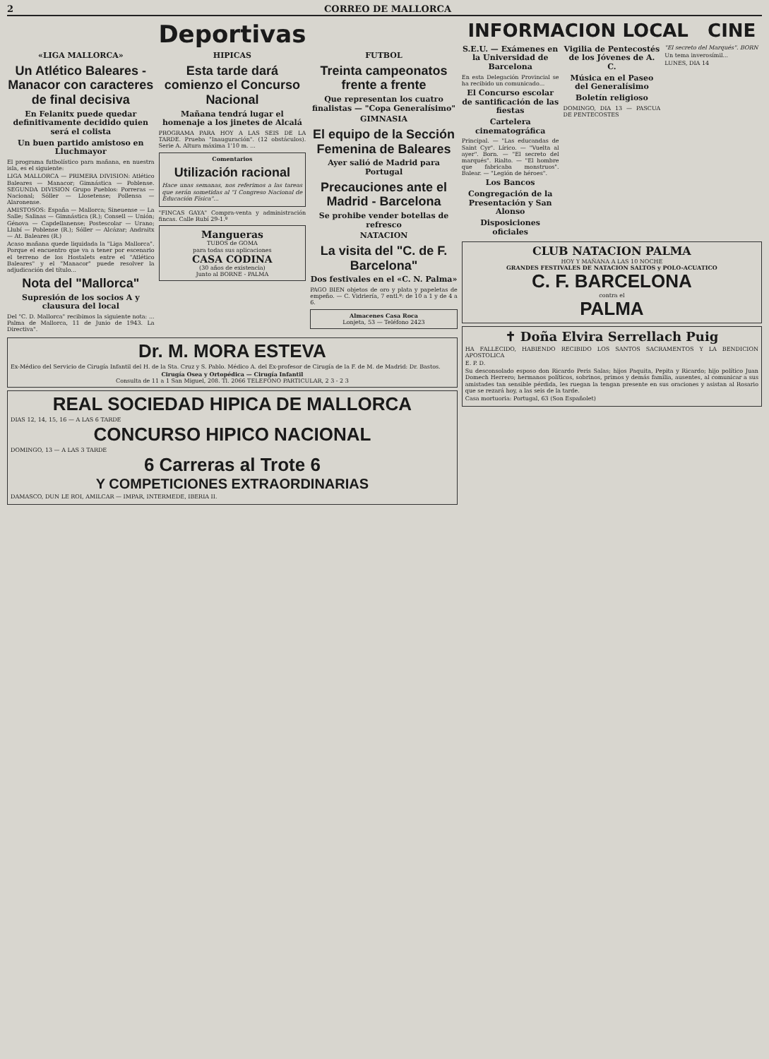2 CORREO DE MALLORCA
Deportivas
«LIGA MALLORCA»
Un Atlético Baleares - Manacor con caracteres de final decisiva
En Felanitx puede quedar definitivamente decidido quien será el colista
Un buen partido amistoso en Lluchmayor
El programa futbolístico para mañana, en nuestra isla, es el siguiente:
LIGA MALLORCA — PRIMERA DIVISION: Atlético Baleares — Manacor; Gimnástica — Poblense. SEGUNDA DIVISION Grupo Pueblos: Porreras — Nacional; Sóller — Llosetense; Pollensa — Alaronense.
AMISTOSOS: España — Mallorca; Sineuense — La Salle; Salinas — Gimnástica (R.); Consell — Unión; Génova — Capdellanense; Postescolar — Urano; Llubí — Poblense (R.); Sóller — Alcázar; Andraitx — At. Baleares (R.)
Acaso mañana quede liquidada la "Liga Mallorca". Porque el encuentro que va a tener por escenario el terreno de los Hostalets entre el "Atlético Baleares" y el "Manacor" puede resolver la adjudicación del título...
Nota del "Mallorca"
Supresión de los socios A y clausura del local
Del "C. D. Mallorca" recibimos la siguiente nota: ... Palma de Mallorca, 11 de Junio de 1943. La Directiva".
HIPICAS
Esta tarde dará comienzo el Concurso Nacional
Mañana tendrá lugar el homenaje a los jinetes de Alcalá
PROGRAMA PARA HOY A LAS SEIS DE LA TARDE. Prueba "Inauguración". (12 obstáculos). Serie A. Altura máxima 1'10 m. ...
Comentarios
Utilización racional
Hace unas semanas, nos referimos a las tareas que serán sometidas al "I Congreso Nacional de Educación Física"...
"FINCAS GAYA" Compra-venta y administración fincas. Calle Rubí 29-1.º
Mangueras
TUBOS de GOMA
para todas sus aplicaciones
CASA CODINA
(30 años de existencia)
Junto al BORNE - PALMA
FUTBOL
Treinta campeonatos frente a frente
Que representan los cuatro finalistas — "Copa Generalísimo"
GIMNASIA
El equipo de la Sección Femenina de Baleares
Ayer salió de Madrid para Portugal
Precauciones ante el Madrid - Barcelona
Se prohibe vender botellas de refresco
NATACION
La visita del "C. de F. Barcelona"
Dos festivales en el «C. N. Palma»
PAGO BIEN objetos de oro y plata y papeletas de empeño. — C. Vidriería, 7 entl.º: de 10 a 1 y de 4 a 6.
Almacenes Casa Roca
Lonjeta, 53 — Teléfono 2423
Dr. M. MORA ESTEVA
Ex-Médico del Servicio de Cirugía Infantil del H. de la Sta. Cruz y S. Pablo. Médico A. del Ex-profesor de Cirugía de la F. de M. de Madrid: Dr. Bastos.
Cirugía Osea y Ortopédica — Cirugía Infantil
Consulta de 11 a 1 San Miguel, 208. Tl. 2066 TELEFONO PARTICULAR, 2 3 - 2 3
REAL SOCIEDAD HIPICA DE MALLORCA
DIAS 12, 14, 15, 16 — A LAS 6 TARDE
CONCURSO HIPICO NACIONAL
DOMINGO, 13 — A LAS 3 TARDE
6 Carreras al Trote 6
Y COMPETICIONES EXTRAORDINARIAS
DAMASCO, DUN LE ROI, AMILCAR — IMPAR, INTERMEDE, IBERIA II.
INFORMACION LOCAL CINE
S.E.U. — Exámenes en la Universidad de Barcelona
En esta Delegación Provincial se ha recibido un comunicado...
El Concurso escolar de santificación de las fiestas
Cartelera cinematográfica
Principal. — "Las educandas de Saint Cyr". Lírico. — "Vuelta al ayer". Born. — "El secreto del marqués". Rialto. — "El hombre que fabricaba monstruos". Balear. — "Legión de héroes".
Los Bancos
Congregación de la Presentación y San Alonso
Disposiciones oficiales
Vigilia de Pentecostés de los Jóvenes de A. C.
Música en el Paseo del Generalísimo
Boletín religioso
DOMINGO, DIA 13 — PASCUA DE PENTECOSTES
"El secreto del Marqués". BORN
Un tema inverosímil...
LUNES, DIA 14
CLUB NATACION PALMA
HOY Y MAÑANA A LAS 10 NOCHE
GRANDES FESTIVALES DE NATACION SALTOS y POLO-ACUATICO
C. F. BARCELONA
contra el
PALMA
✝ Doña Elvira Serrellach Puig
HA FALLECIDO, HABIENDO RECIBIDO LOS SANTOS SACRAMENTOS Y LA BENDICION APOSTOLICA
E. P. D.
Su desconsolado esposo don Ricardo Peris Salas; hijos Paquita, Pepita y Ricardo; hijo político Juan Domech Herrero; hermanos políticos, sobrinos, primos y demás familia, ausentes, al comunicar a sus amistades tan sensible pérdida, les ruegan la tengan presente en sus oraciones y asistan al Rosario que se rezará hoy, a las seis de la tarde.
Casa mortuoria: Portugal, 63 (Son Españolet)